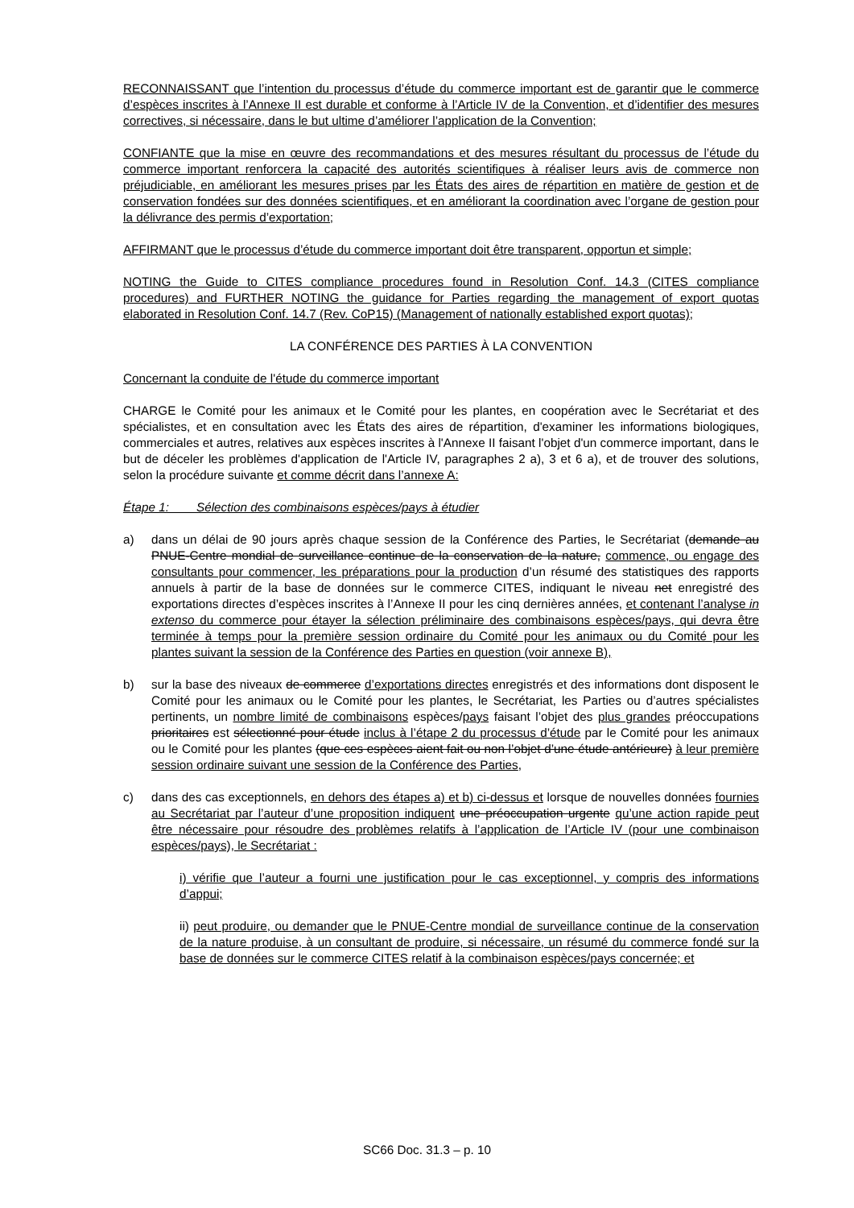RECONNAISSANT que l’intention du processus d’étude du commerce important est de garantir que le commerce d’espèces inscrites à l’Annexe II est durable et conforme à l’Article IV de la Convention, et d’identifier des mesures correctives, si nécessaire, dans le but ultime d’améliorer l’application de la Convention;
CONFIANTE que la mise en œuvre des recommandations et des mesures résultant du processus de l’étude du commerce important renforcera la capacité des autorités scientifiques à réaliser leurs avis de commerce non préjudiciable, en améliorant les mesures prises par les États des aires de répartition en matière de gestion et de conservation fondées sur des données scientifiques, et en améliorant la coordination avec l’organe de gestion pour la délivrance des permis d’exportation;
AFFIRMANT que le processus d’étude du commerce important doit être transparent, opportun et simple;
NOTING the Guide to CITES compliance procedures found in Resolution Conf. 14.3 (CITES compliance procedures) and FURTHER NOTING the guidance for Parties regarding the management of export quotas elaborated in Resolution Conf. 14.7 (Rev. CoP15) (Management of nationally established export quotas);
LA CONFÉRENCE DES PARTIES À LA CONVENTION
Concernant la conduite de l'étude du commerce important
CHARGE le Comité pour les animaux et le Comité pour les plantes, en coopération avec le Secrétariat et des spécialistes, et en consultation avec les États des aires de répartition, d'examiner les informations biologiques, commerciales et autres, relatives aux espèces inscrites à l'Annexe II faisant l'objet d'un commerce important, dans le but de déceler les problèmes d'application de l'Article IV, paragraphes 2 a), 3 et 6 a), et de trouver des solutions, selon la procédure suivante et comme décrit dans l’annexe A:
Étape 1: Sélection des combinaisons espèces/pays à étudier
a) dans un délai de 90 jours après chaque session de la Conférence des Parties, le Secrétariat (demande au PNUE-Centre mondial de surveillance continue de la conservation de la nature, commence, ou engage des consultants pour commencer, les préparations pour la production d’un résumé des statistiques des rapports annuels à partir de la base de données sur le commerce CITES, indiquant le niveau net enregistré des exportations directes d’espèces inscrites à l’Annexe II pour les cinq dernières années, et contenant l’analyse in extenso du commerce pour étayer la sélection préliminaire des combinaisons espèces/pays, qui devra être terminée à temps pour la première session ordinaire du Comité pour les animaux ou du Comité pour les plantes suivant la session de la Conférence des Parties en question (voir annexe B),
b) sur la base des niveaux de commerce d’exportations directes enregistrés et des informations dont disposent le Comité pour les animaux ou le Comité pour les plantes, le Secrétariat, les Parties ou d’autres spécialistes pertinents, un nombre limité de combinaisons espèces/pays faisant l’objet des plus grandes préoccupations prioritaires est sélectionné pour étude inclus à l’étape 2 du processus d’étude par le Comité pour les animaux ou le Comité pour les plantes (que ces espèces aient fait ou non l’objet d’une étude antérieure) à leur première session ordinaire suivant une session de la Conférence des Parties,
c) dans des cas exceptionnels, en dehors des étapes a) et b) ci-dessus et lorsque de nouvelles données fournies au Secrétariat par l’auteur d’une proposition indiquent une préoccupation urgente qu’une action rapide peut être nécessaire pour résoudre des problèmes relatifs à l’application de l’Article IV (pour une combinaison espèces/pays), le Secrétariat :
i) vérifie que l’auteur a fourni une justification pour le cas exceptionnel, y compris des informations d’appui;
ii) peut produire, ou demander que le PNUE-Centre mondial de surveillance continue de la conservation de la nature produise, à un consultant de produire, si nécessaire, un résumé du commerce fondé sur la base de données sur le commerce CITES relatif à la combinaison espèces/pays concernée; et
SC66 Doc. 31.3 – p. 10